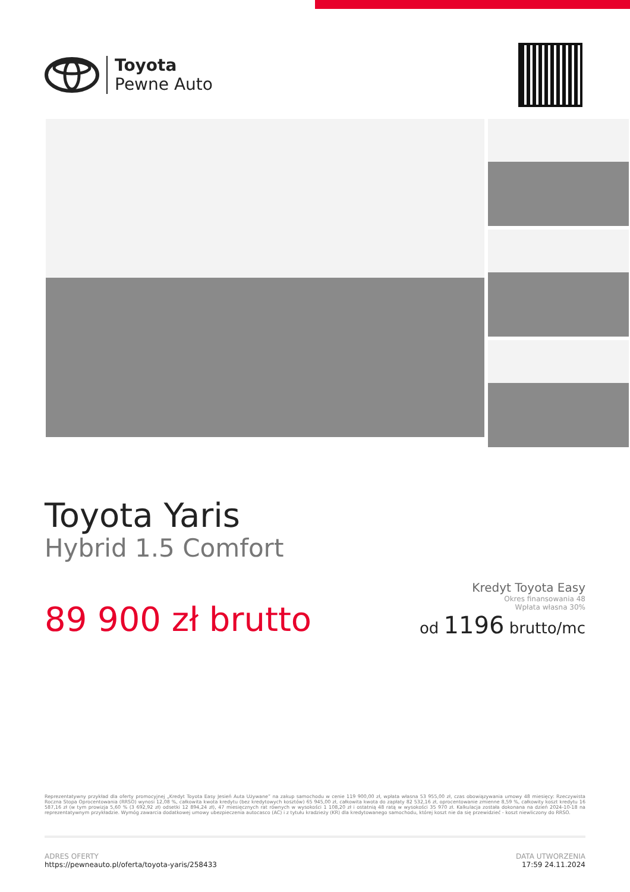Toyota
Pewne Auto
Toyota Yaris
Hybrid 1.5 Comfort
89 900 zł brutto
Kredyt Toyota Easy
Okres finansowania 48
Wpłata własna 30%
od 1196 brutto/mc
Reprezentatywny przykład dla oferty promocyjnej „Kredyt Toyota Easy Jesień Auta Używane” na zakup samochodu w cenie 119 900,00 zł, wpłata własna 53 955,00 zł, czas obowiązywania umowy 48 miesięcy: Rzeczywista Roczna Stopa Oprocentowania (RRSO) wynosi 12,08 %, całkowita kwota kredytu (bez kredytowych kosztów) 65 945,00 zł, całkowita kwota do zapłaty 82 532,16 zł, oprocentowanie zmienne 8,59 %, całkowity koszt kredytu 16 587,16 zł (w tym prowizja 5,60 % (3 692,92 zł) odsetki 12 894,24 zł), 47 miesięcznych rat równych w wysokości 1 108,20 zł i ostatnią 48 ratą w wysokości 35 970 zł. Kalkulacja została dokonana na dzień 2024-10-18 na reprezentatywnym przykładzie. Wymóg zawarcia dodatkowej umowy ubezpieczenia autocasco (AC) i z tytułu kradzieży (KR) dla kredytowanego samochodu, której koszt nie da się przewidzieć - koszt niewliczony do RRSO.
ADRES OFERTY
https://pewneauto.pl/oferta/toyota-yaris/258433
DATA UTWORZENIA
17:59 24.11.2024